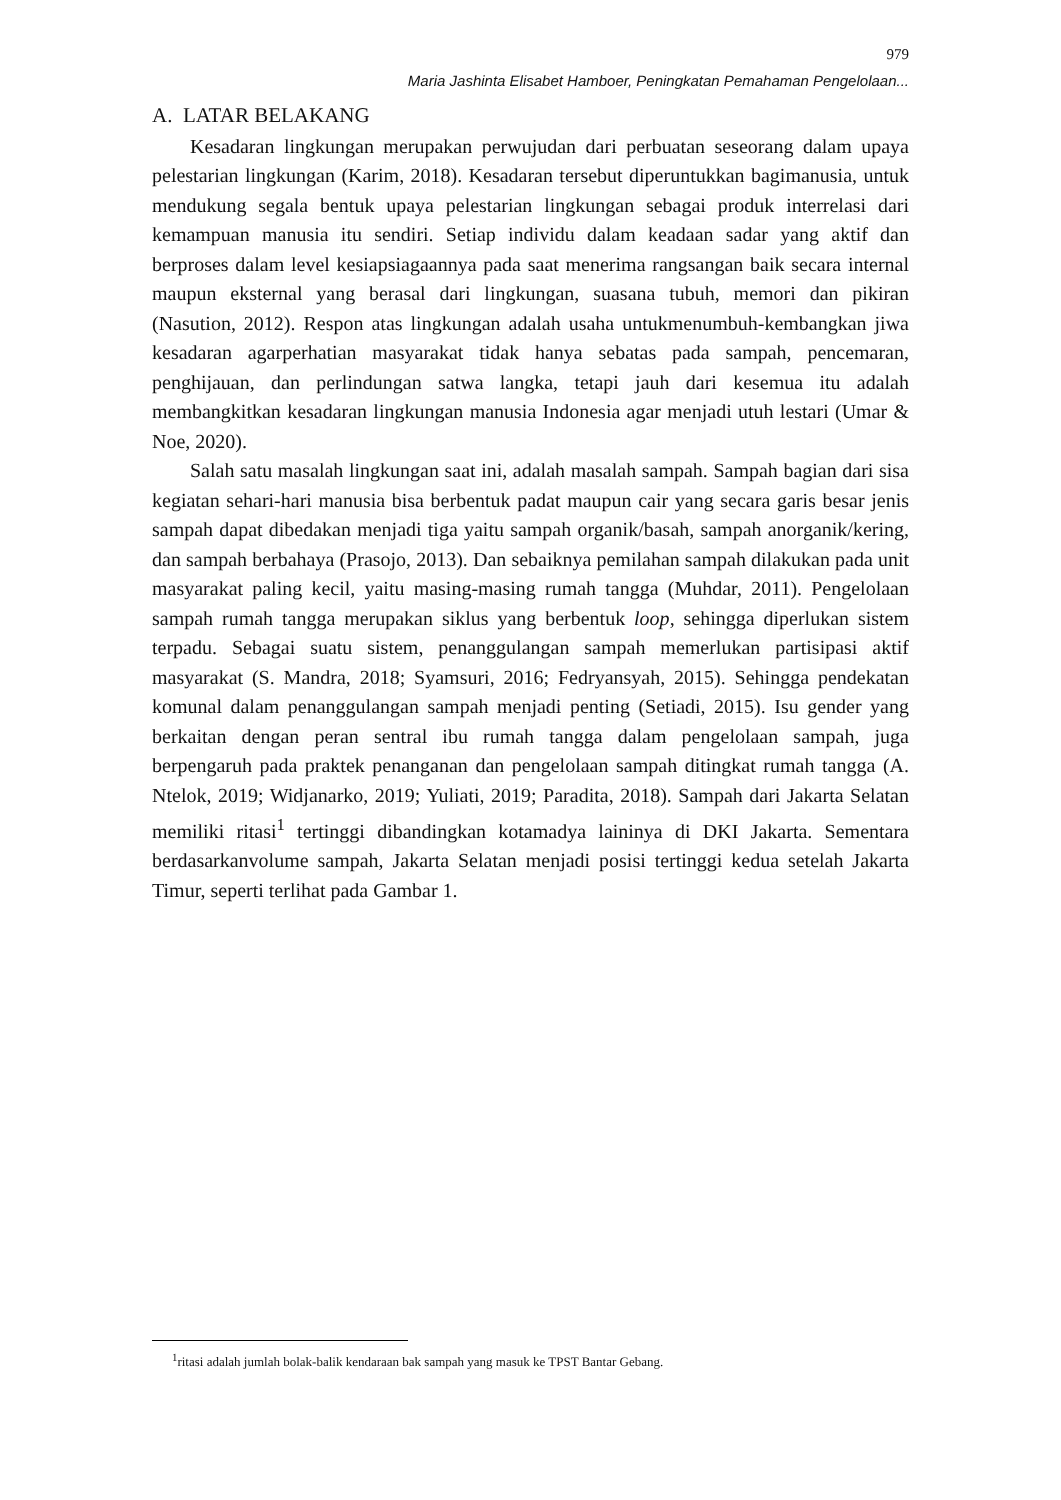979
Maria Jashinta Elisabet Hamboer, Peningkatan Pemahaman Pengelolaan...
A. LATAR BELAKANG
Kesadaran lingkungan merupakan perwujudan dari perbuatan seseorang dalam upaya pelestarian lingkungan (Karim, 2018). Kesadaran tersebut diperuntukkan bagimanusia, untuk mendukung segala bentuk upaya pelestarian lingkungan sebagai produk interrelasi dari kemampuan manusia itu sendiri. Setiap individu dalam keadaan sadar yang aktif dan berproses dalam level kesiapsiagaannya pada saat menerima rangsangan baik secara internal maupun eksternal yang berasal dari lingkungan, suasana tubuh, memori dan pikiran (Nasution, 2012). Respon atas lingkungan adalah usaha untukmenumbuh-kembangkan jiwa kesadaran agarperhatian masyarakat tidak hanya sebatas pada sampah, pencemaran, penghijauan, dan perlindungan satwa langka, tetapi jauh dari kesemua itu adalah membangkitkan kesadaran lingkungan manusia Indonesia agar menjadi utuh lestari (Umar & Noe, 2020).
Salah satu masalah lingkungan saat ini, adalah masalah sampah. Sampah bagian dari sisa kegiatan sehari-hari manusia bisa berbentuk padat maupun cair yang secara garis besar jenis sampah dapat dibedakan menjadi tiga yaitu sampah organik/basah, sampah anorganik/kering, dan sampah berbahaya (Prasojo, 2013). Dan sebaiknya pemilahan sampah dilakukan pada unit masyarakat paling kecil, yaitu masing-masing rumah tangga (Muhdar, 2011). Pengelolaan sampah rumah tangga merupakan siklus yang berbentuk loop, sehingga diperlukan sistem terpadu. Sebagai suatu sistem, penanggulangan sampah memerlukan partisipasi aktif masyarakat (S. Mandra, 2018; Syamsuri, 2016; Fedryansyah, 2015). Sehingga pendekatan komunal dalam penanggulangan sampah menjadi penting (Setiadi, 2015). Isu gender yang berkaitan dengan peran sentral ibu rumah tangga dalam pengelolaan sampah, juga berpengaruh pada praktek penanganan dan pengelolaan sampah ditingkat rumah tangga (A. Ntelok, 2019; Widjanarko, 2019; Yuliati, 2019; Paradita, 2018). Sampah dari Jakarta Selatan memiliki ritasi<sup>1</sup> tertinggi dibandingkan kotamadya laininya di DKI Jakarta. Sementara berdasarkanvolume sampah, Jakarta Selatan menjadi posisi tertinggi kedua setelah Jakarta Timur, seperti terlihat pada Gambar 1.
<sup>1</sup> ritasi adalah jumlah bolak-balik kendaraan bak sampah yang masuk ke TPST Bantar Gebang.